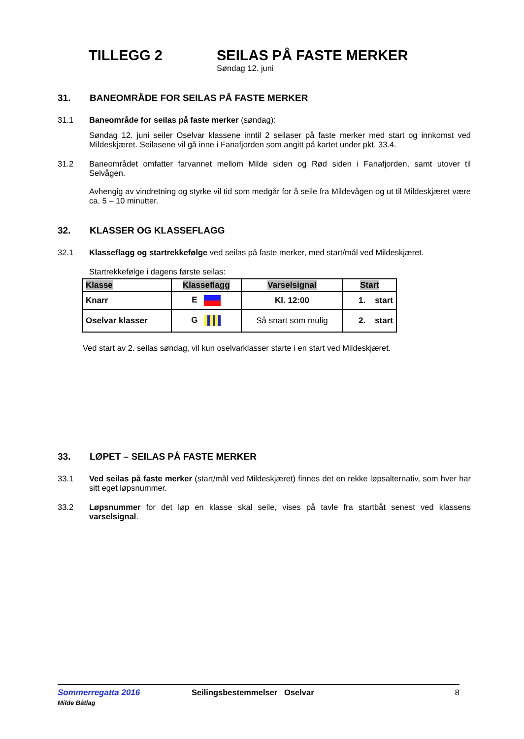TILLEGG 2 SEILAS PÅ FASTE MERKER
Søndag 12. juni
31. BANEOMRÅDE FOR SEILAS PÅ FASTE MERKER
31.1 Baneområde for seilas på faste merker (søndag):
Søndag 12. juni seiler Oselvar klassene inntil 2 seilaser på faste merker med start og innkomst ved Mildeskjæret. Seilasene vil gå inne i Fanafjorden som angitt på kartet under pkt. 33.4.
31.2 Baneområdet omfatter farvannet mellom Milde siden og Rød siden i Fanafjorden, samt utover til Selvågen.
Avhengig av vindretning og styrke vil tid som medgår for å seile fra Mildevågen og ut til Mildeskjæret være ca. 5 – 10 minutter.
32. KLASSER OG KLASSEFLAGG
32.1 Klasseflagg og startrekkefølge ved seilas på faste merker, med start/mål ved Mildeskjæret.
Startrekkefølge i dagens første seilas:
| Klasse | Klasseflagg | Varselsignal | Start |
| --- | --- | --- | --- |
| Knarr | E | Kl. 12:00 | 1. start |
| Oselvar klasser | G | Så snart som mulig | 2. start |
Ved start av 2. seilas søndag, vil kun oselvarklasser starte i en start ved Mildeskjæret.
33. LØPET – SEILAS PÅ FASTE MERKER
33.1 Ved seilas på faste merker (start/mål ved Mildeskjæret) finnes det en rekke løpsalternativ, som hver har sitt eget løpsnummer.
33.2 Løpsnummer for det løp en klasse skal seile, vises på tavle fra startbåt senest ved klassens varselsignal.
Sommerregatta 2016
Milde Båtlag
Seilingsbestemmelser Oselvar 8